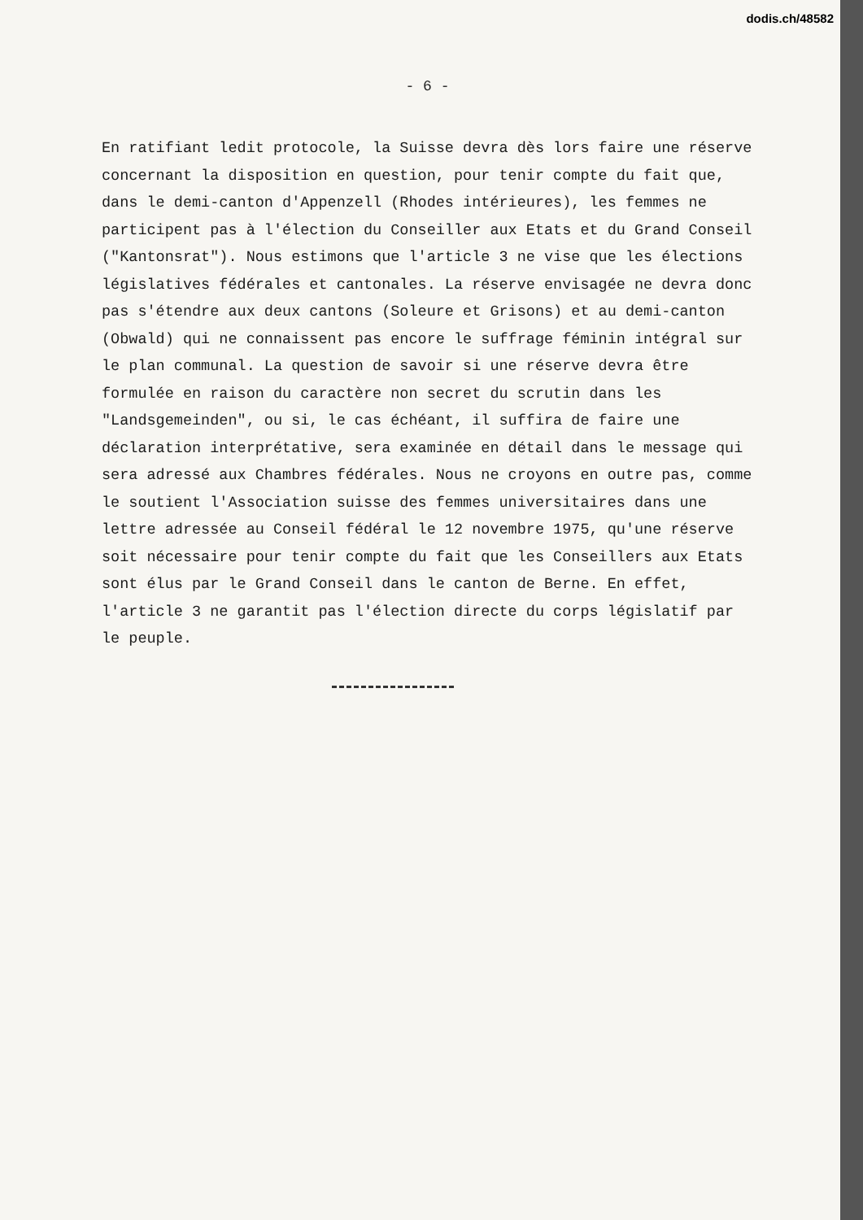dodis.ch/48582
- 6 -
En ratifiant ledit protocole, la Suisse devra dès lors faire une réserve concernant la disposition en question, pour tenir compte du fait que, dans le demi-canton d'Appenzell (Rhodes intérieures), les femmes ne participent pas à l'élection du Conseiller aux Etats et du Grand Conseil ("Kantonsrat"). Nous estimons que l'article 3 ne vise que les élections législatives fédérales et cantonales. La réserve envisagée ne devra donc pas s'étendre aux deux cantons (Soleure et Grisons) et au demi-canton (Obwald) qui ne connaissent pas encore le suffrage féminin intégral sur le plan communal. La question de savoir si une réserve devra être formulée en raison du caractère non secret du scrutin dans les "Landsgemeinden", ou si, le cas échéant, il suffira de faire une déclaration interprétative, sera examinée en détail dans le message qui sera adressé aux Chambres fédérales. Nous ne croyons en outre pas, comme le soutient l'Association suisse des femmes universitaires dans une lettre adressée au Conseil fédéral le 12 novembre 1975, qu'une réserve soit nécessaire pour tenir compte du fait que les Conseillers aux Etats sont élus par le Grand Conseil dans le canton de Berne. En effet, l'article 3 ne garantit pas l'élection directe du corps législatif par le peuple.